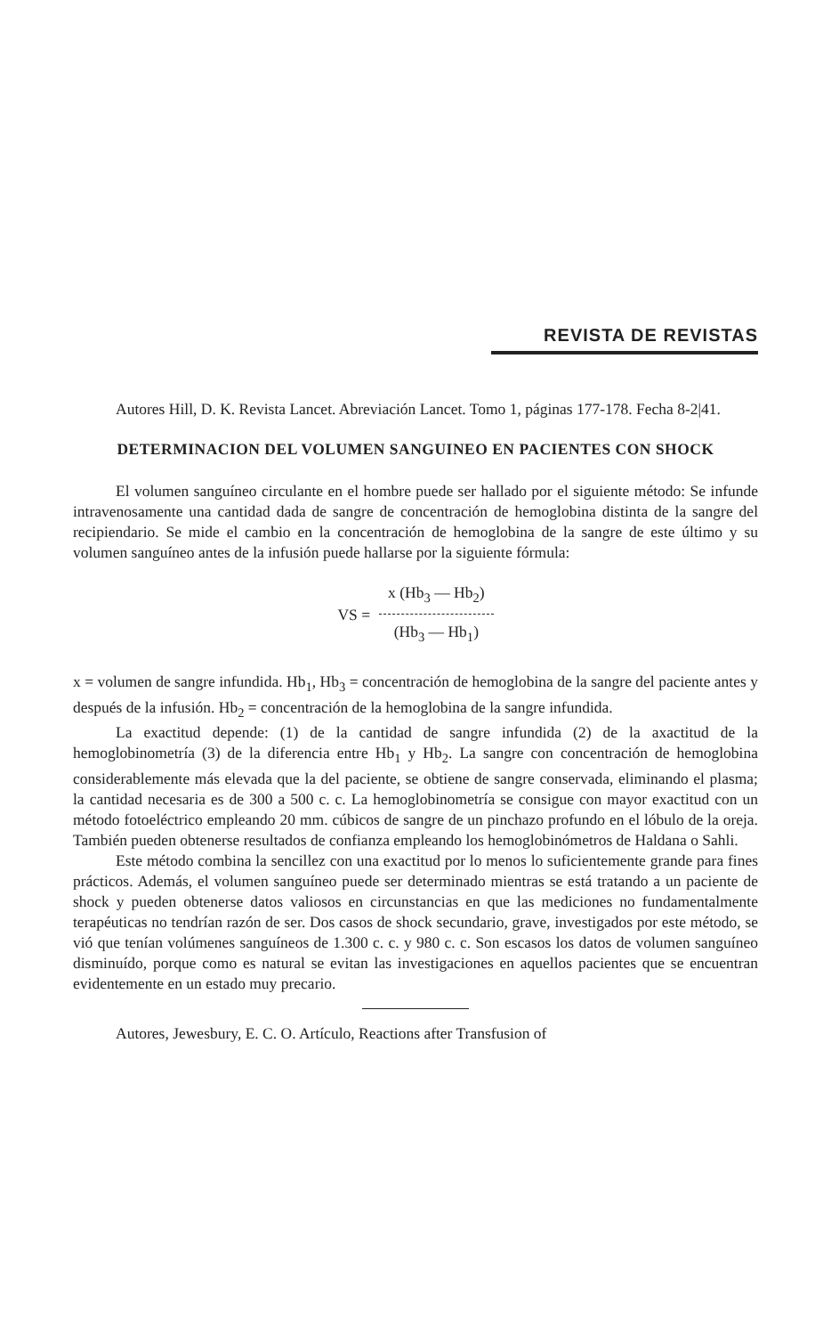REVISTA DE REVISTAS
Autores Hill, D. K. Revista Lancet. Abreviación Lancet. Tomo 1, páginas 177-178. Fecha 8-2|41.
DETERMINACION DEL VOLUMEN SANGUINEO EN PACIENTES CON SHOCK
El volumen sanguíneo circulante en el hombre puede ser hallado por el siguiente método: Se infunde intravenosamente una cantidad dada de sangre de concentración de hemoglobina distinta de la sangre del recipiendario. Se mide el cambio en la concentración de hemoglobina de la sangre de este último y su volumen sanguíneo antes de la infusión puede hallarse por la siguiente fórmula:
VS =
x (Hb<sub>3</sub> — Hb<sub>2</sub>)
(Hb<sub>3</sub> — Hb<sub>1</sub>)
x = volumen de sangre infundida. Hb<sub>1</sub>, Hb<sub>3</sub> = concentración de hemoglobina de la sangre del paciente antes y después de la infusión. Hb<sub>2</sub> = concentración de la hemoglobina de la sangre infundida.
La exactitud depende: (1) de la cantidad de sangre infundida (2) de la axactitud de la hemoglobinometría (3) de la diferencia entre Hb<sub>1</sub> y Hb<sub>2</sub>. La sangre con concentración de hemoglobina considerablemente más elevada que la del paciente, se obtiene de sangre conservada, eliminando el plasma; la cantidad necesaria es de 300 a 500 c. c. La hemoglobinometría se consigue con mayor exactitud con un método fotoeléctrico empleando 20 mm. cúbicos de sangre de un pinchazo profundo en el lóbulo de la oreja. También pueden obtenerse resultados de confianza empleando los hemoglobinómetros de Haldana o Sahli.
Este método combina la sencillez con una exactitud por lo menos lo suficientemente grande para fines prácticos. Además, el volumen sanguíneo puede ser determinado mientras se está tratando a un paciente de shock y pueden obtenerse datos valiosos en circunstancias en que las mediciones no fundamentalmente terapéuticas no tendrían razón de ser. Dos casos de shock secundario, grave, investigados por este método, se vió que tenían volúmenes sanguíneos de 1.300 c. c. y 980 c. c. Son escasos los datos de volumen sanguíneo disminuído, porque como es natural se evitan las investigaciones en aquellos pacientes que se encuentran evidentemente en un estado muy precario.
Autores, Jewesbury, E. C. O. Artículo, Reactions after Transfusion of